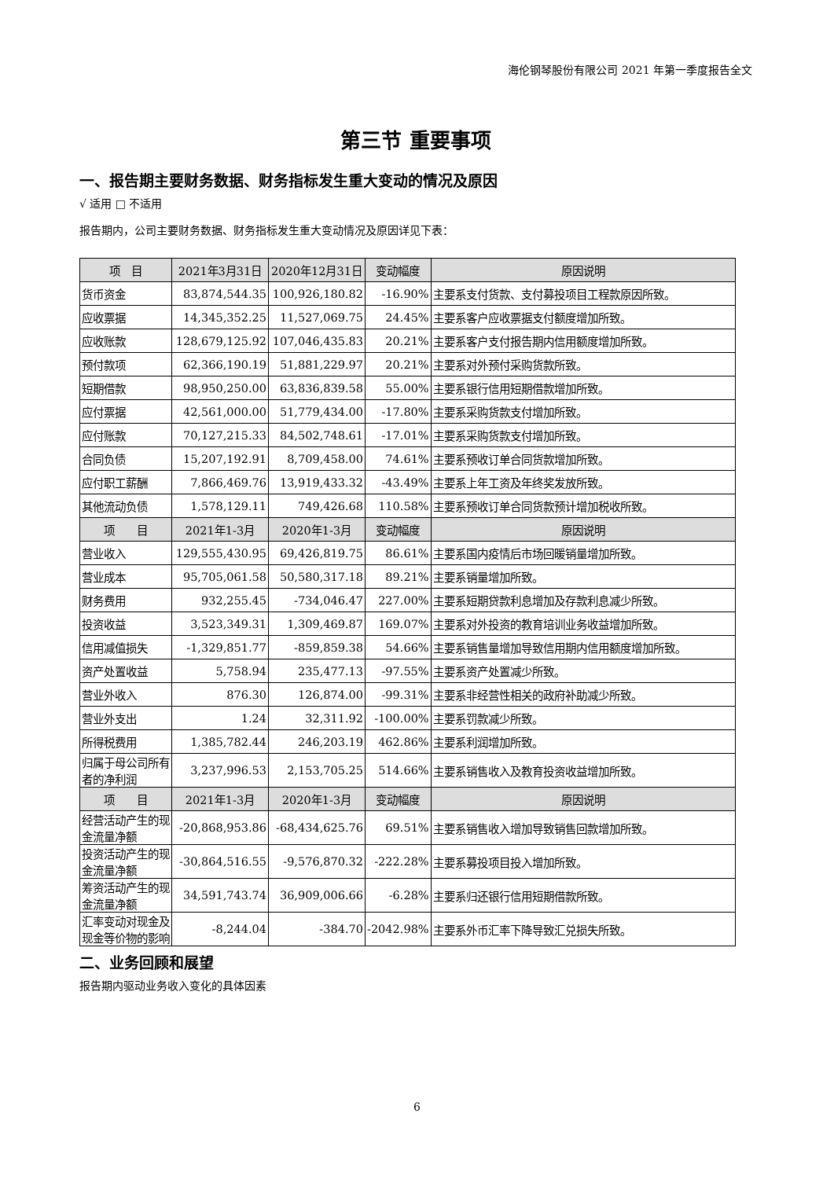海伦钢琴股份有限公司 2021 年第一季度报告全文
第三节 重要事项
一、报告期主要财务数据、财务指标发生重大变动的情况及原因
√ 适用 □ 不适用
报告期内，公司主要财务数据、财务指标发生重大变动情况及原因详见下表：
| 项 目 | 2021年3月31日 | 2020年12月31日 | 变动幅度 | 原因说明 |
| --- | --- | --- | --- | --- |
| 货币资金 | 83,874,544.35 | 100,926,180.82 | -16.90% | 主要系支付货款、支付募投项目工程款原因所致。 |
| 应收票据 | 14,345,352.25 | 11,527,069.75 | 24.45% | 主要系客户应收票据支付额度增加所致。 |
| 应收账款 | 128,679,125.92 | 107,046,435.83 | 20.21% | 主要系客户支付报告期内信用额度增加所致。 |
| 预付款项 | 62,366,190.19 | 51,881,229.97 | 20.21% | 主要系对外预付采购货款所致。 |
| 短期借款 | 98,950,250.00 | 63,836,839.58 | 55.00% | 主要系银行信用短期借款增加所致。 |
| 应付票据 | 42,561,000.00 | 51,779,434.00 | -17.80% | 主要系采购货款支付增加所致。 |
| 应付账款 | 70,127,215.33 | 84,502,748.61 | -17.01% | 主要系采购货款支付增加所致。 |
| 合同负债 | 15,207,192.91 | 8,709,458.00 | 74.61% | 主要系预收订单合同货款增加所致。 |
| 应付职工薪酬 | 7,866,469.76 | 13,919,433.32 | -43.49% | 主要系上年工资及年终奖发放所致。 |
| 其他流动负债 | 1,578,129.11 | 749,426.68 | 110.58% | 主要系预收订单合同货款预计增加税收所致。 |
| 项 目 | 2021年1-3月 | 2020年1-3月 | 变动幅度 | 原因说明 |
| 营业收入 | 129,555,430.95 | 69,426,819.75 | 86.61% | 主要系国内疫情后市场回暖销量增加所致。 |
| 营业成本 | 95,705,061.58 | 50,580,317.18 | 89.21% | 主要系销量增加所致。 |
| 财务费用 | 932,255.45 | -734,046.47 | 227.00% | 主要系短期贷款利息增加及存款利息减少所致。 |
| 投资收益 | 3,523,349.31 | 1,309,469.87 | 169.07% | 主要系对外投资的教育培训业务收益增加所致。 |
| 信用减值损失 | -1,329,851.77 | -859,859.38 | 54.66% | 主要系销售量增加导致信用期内信用额度增加所致。 |
| 资产处置收益 | 5,758.94 | 235,477.13 | -97.55% | 主要系资产处置减少所致。 |
| 营业外收入 | 876.30 | 126,874.00 | -99.31% | 主要系非经营性相关的政府补助减少所致。 |
| 营业外支出 | 1.24 | 32,311.92 | -100.00% | 主要系罚款减少所致。 |
| 所得税费用 | 1,385,782.44 | 246,203.19 | 462.86% | 主要系利润增加所致。 |
| 归属于母公司所有者的净利润 | 3,237,996.53 | 2,153,705.25 | 514.66% | 主要系销售收入及教育投资收益增加所致。 |
| 项 目 | 2021年1-3月 | 2020年1-3月 | 变动幅度 | 原因说明 |
| 经营活动产生的现金流量净额 | -20,868,953.86 | -68,434,625.76 | 69.51% | 主要系销售收入增加导致销售回款增加所致。 |
| 投资活动产生的现金流量净额 | -30,864,516.55 | -9,576,870.32 | -222.28% | 主要系募投项目投入增加所致。 |
| 筹资活动产生的现金流量净额 | 34,591,743.74 | 36,909,006.66 | -6.28% | 主要系归还银行信用短期借款所致。 |
| 汇率变动对现金及现金等价物的影响 | -8,244.04 | -384.70 | -2042.98% | 主要系外币汇率下降导致汇兑损失所致。 |
二、业务回顾和展望
报告期内驱动业务收入变化的具体因素
6